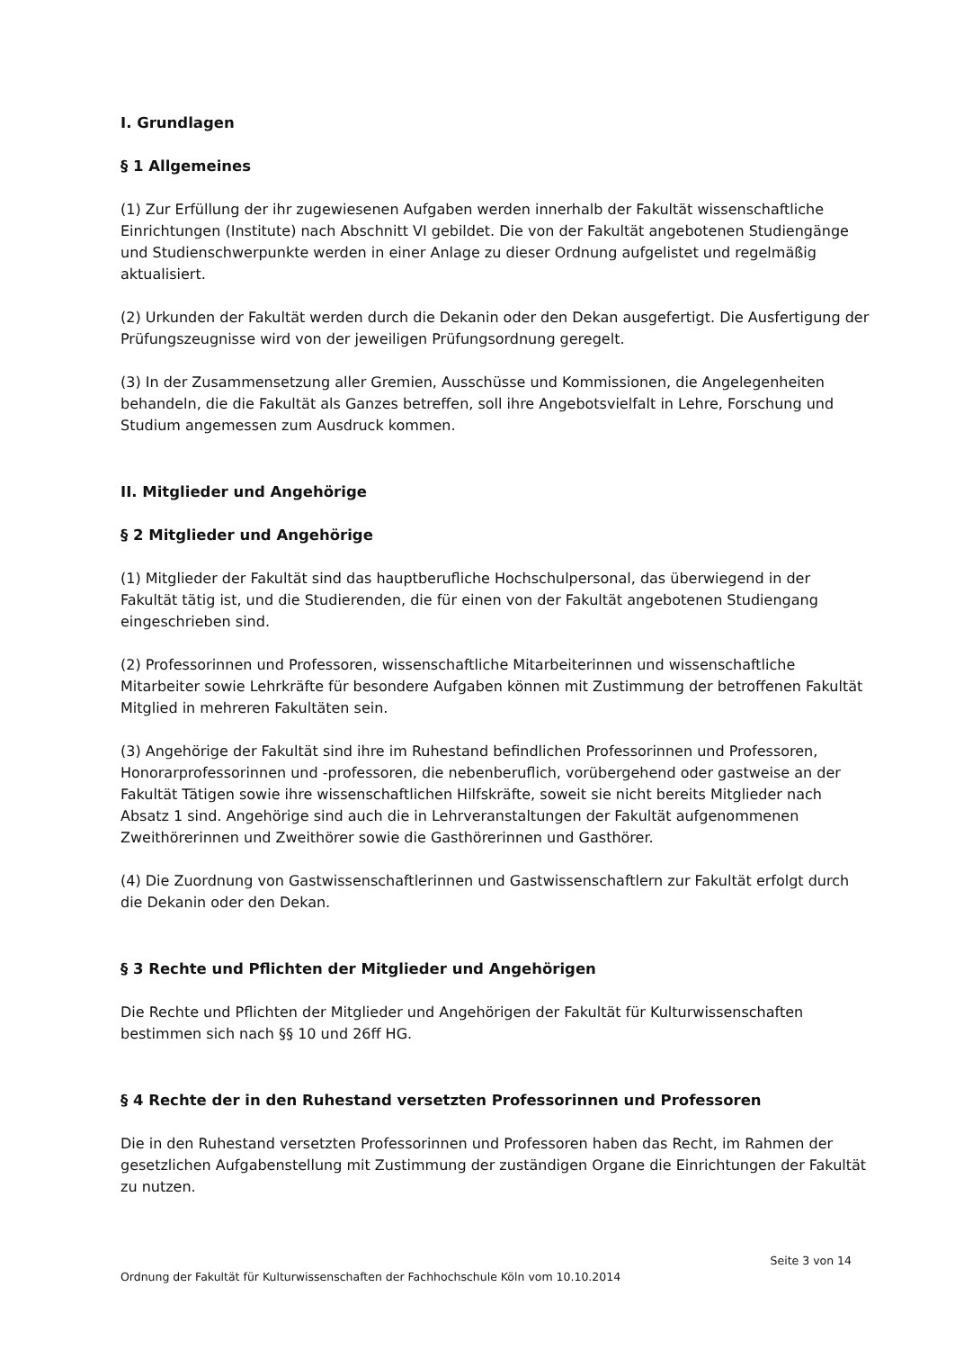I. Grundlagen
§ 1 Allgemeines
(1) Zur Erfüllung der ihr zugewiesenen Aufgaben werden innerhalb der Fakultät wissenschaftliche Einrichtungen (Institute) nach Abschnitt VI gebildet. Die von der Fakultät angebotenen Studiengänge und Studienschwerpunkte werden in einer Anlage zu dieser Ordnung aufgelistet und regelmäßig aktualisiert.
(2) Urkunden der Fakultät werden durch die Dekanin oder den Dekan ausgefertigt. Die Ausfertigung der Prüfungszeugnisse wird von der jeweiligen Prüfungsordnung geregelt.
(3) In der Zusammensetzung aller Gremien, Ausschüsse und Kommissionen, die Angelegenheiten behandeln, die die Fakultät als Ganzes betreffen, soll ihre Angebotsvielfalt in Lehre, Forschung und Studium angemessen zum Ausdruck kommen.
II. Mitglieder und Angehörige
§ 2 Mitglieder und Angehörige
(1) Mitglieder der Fakultät sind das hauptberufliche Hochschulpersonal, das überwiegend in der Fakultät tätig ist, und die Studierenden, die für einen von der Fakultät angebotenen Studiengang eingeschrieben sind.
(2) Professorinnen und Professoren, wissenschaftliche Mitarbeiterinnen und wissenschaftliche Mitarbeiter sowie Lehrkräfte für besondere Aufgaben können mit Zustimmung der betroffenen Fakultät Mitglied in mehreren Fakultäten sein.
(3) Angehörige der Fakultät sind ihre im Ruhestand befindlichen Professorinnen und Professoren, Honorarprofessorinnen und -professoren, die nebenberuflich, vorübergehend oder gastweise an der Fakultät Tätigen sowie ihre wissenschaftlichen Hilfskräfte, soweit sie nicht bereits Mitglieder nach Absatz 1 sind. Angehörige sind auch die in Lehrveranstaltungen der Fakultät aufgenommenen Zweithörerinnen und Zweithörer sowie die Gasthörerinnen und Gasthörer.
(4) Die Zuordnung von Gastwissenschaftlerinnen und Gastwissenschaftlern zur Fakultät erfolgt durch die Dekanin oder den Dekan.
§ 3 Rechte und Pflichten der Mitglieder und Angehörigen
Die Rechte und Pflichten der Mitglieder und Angehörigen der Fakultät für Kulturwissenschaften bestimmen sich nach §§ 10 und 26ff HG.
§ 4 Rechte der in den Ruhestand versetzten Professorinnen und Professoren
Die in den Ruhestand versetzten Professorinnen und Professoren haben das Recht, im Rahmen der gesetzlichen Aufgabenstellung mit Zustimmung der zuständigen Organe die Einrichtungen der Fakultät zu nutzen.
Seite 3 von 14
Ordnung der Fakultät für Kulturwissenschaften der Fachhochschule Köln vom 10.10.2014